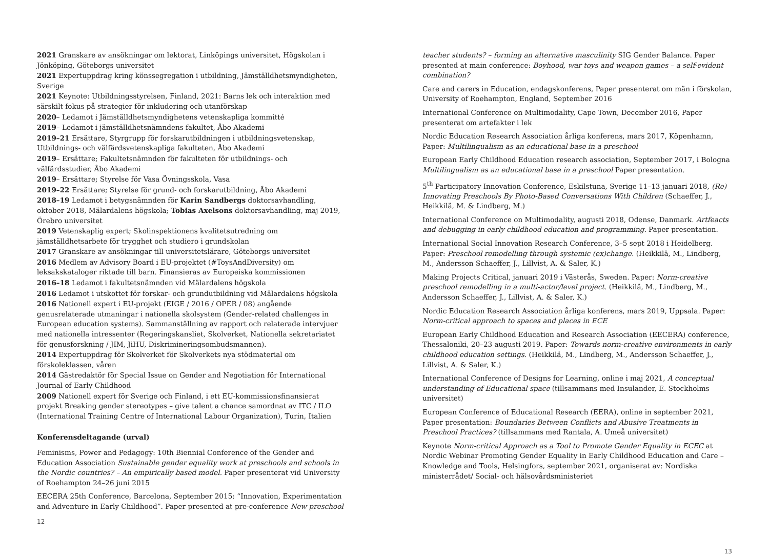2021 Granskare av ansökningar om lektorat, Linköpings universitet, Högskolan i Jönköping, Göteborgs universitet
2021 Expertuppdrag kring könssegregation i utbildning, Jämställdhetsmyndigheten, Sverige
2021 Keynote: Utbildningsstyrelsen, Finland, 2021: Barns lek och interaktion med särskilt fokus på strategier för inkludering och utanförskap
2020– Ledamot i Jämställdhetsmyndighetens vetenskapliga kommitté
2019– Ledamot i jämställdhetsnämndens fakultet, Åbo Akademi
2019–21 Ersättare, Styrgrupp för forskarutbildningen i utbildningsvetenskap, Utbildnings- och välfärdsvetenskapliga fakulteten, Åbo Akademi
2019– Ersättare; Fakultetsnämnden för fakulteten för utbildnings- och välfärdsstudier, Åbo Akademi
2019– Ersättare; Styrelse för Vasa Övningsskola, Vasa
2019–22 Ersättare; Styrelse för grund- och forskarutbildning, Åbo Akademi
2018–19 Ledamot i betygsnämnden för Karin Sandbergs doktorsavhandling, oktober 2018, Mälardalens högskola; Tobias Axelsons doktorsavhandling, maj 2019, Örebro universitet
2019 Vetenskaplig expert; Skolinspektionens kvalitetsutredning om jämställdhetsarbete för trygghet och studiero i grundskolan
2017 Granskare av ansökningar till universitetslärare, Göteborgs universitet
2016 Medlem av Advisory Board i EU-projektet (#ToysAndDiversity) om leksakskataloger riktade till barn. Finansieras av Europeiska kommissionen
2016–18 Ledamot i fakultetsnämnden vid Mälardalens högskola
2016 Ledamot i utskottet för forskar- och grundutbildning vid Mälardalens högskola
2016 Nationell expert i EU-projekt (EIGE / 2016 / OPER / 08) angående genusrelaterade utmaningar i nationella skolsystem (Gender-related challenges in European education systems). Sammanställning av rapport och relaterade intervjuer med nationella intressenter (Regeringskansliet, Skolverket, Nationella sekretariatet för genusforskning / JIM, JiHU, Diskrimineringsombudsmannen).
2014 Expertuppdrag för Skolverket för Skolverkets nya stödmaterial om förskoleklassen, våren
2014 Gästredaktör för Special Issue on Gender and Negotiation för International Journal of Early Childhood
2009 Nationell expert för Sverige och Finland, i ett EU-kommissionsfinansierat projekt Breaking gender stereotypes – give talent a chance samordnat av ITC / ILO (International Training Centre of International Labour Organization), Turin, Italien
Konferensdeltagande (urval)
Feminisms, Power and Pedagogy: 10th Biennial Conference of the Gender and Education Association Sustainable gender equality work at preschools and schools in the Nordic countries? – An empirically based model. Paper presenterat vid University of Roehampton 24–26 juni 2015
EECERA 25th Conference, Barcelona, September 2015: “Innovation, Experimentation and Adventure in Early Childhood”. Paper presented at pre-conference New preschool
12
teacher students? – forming an alternative masculinity SIG Gender Balance. Paper presented at main conference: Boyhood, war toys and weapon games – a self-evident combination?
Care and carers in Education, endagskonferens, Paper presenterat om män i förskolan, University of Roehampton, England, September 2016
International Conference on Multimodality, Cape Town, December 2016, Paper presenterat om artefakter i lek
Nordic Education Research Association årliga konferens, mars 2017, Köpenhamn, Paper: Multilingualism as an educational base in a preschool
European Early Childhood Education research association, September 2017, i Bologna Multilingualism as an educational base in a preschool Paper presentation.
5<sup>th</sup> Participatory Innovation Conference, Eskilstuna, Sverige 11–13 januari 2018, (Re) Innovating Preschools By Photo-Based Conversations With Children (Schaeffer, J., Heikkilä, M. & Lindberg, M.)
International Conference on Multimodality, augusti 2018, Odense, Danmark. Artfeacts and debugging in early childhood education and programming. Paper presentation.
International Social Innovation Research Conference, 3–5 sept 2018 i Heidelberg. Paper: Preschool remodelling through systemic (ex)change. (Heikkilä, M., Lindberg, M., Andersson Schaeffer, J., Lillvist, A. & Saler, K.)
Making Projects Critical, januari 2019 i Västerås, Sweden. Paper: Norm-creative preschool remodelling in a multi-actor/level project. (Heikkilä, M., Lindberg, M., Andersson Schaeffer, J., Lillvist, A. & Saler, K.)
Nordic Education Research Association årliga konferens, mars 2019, Uppsala. Paper: Norm-critical approach to spaces and places in ECE
European Early Childhood Education and Research Association (EECERA) conference, Thessaloniki, 20–23 augusti 2019. Paper: Towards norm-creative environments in early childhood education settings. (Heikkilä, M., Lindberg, M., Andersson Schaeffer, J., Lillvist, A. & Saler, K.)
International Conference of Designs for Learning, online i maj 2021, A conceptual understanding of Educational space (tillsammans med Insulander, E. Stockholms universitet)
European Conference of Educational Research (EERA), online in september 2021, Paper presentation: Boundaries Between Conflicts and Abusive Treatments in Preschool Practices? (tillsammans med Rantala, A. Umeå universitet)
Keynote Norm-critical Approach as a Tool to Promote Gender Equality in ECEC at Nordic Webinar Promoting Gender Equality in Early Childhood Education and Care – Knowledge and Tools, Helsingfors, september 2021, organiserat av: Nordiska ministerrådet/ Social- och hälsovårdsministeriet
13